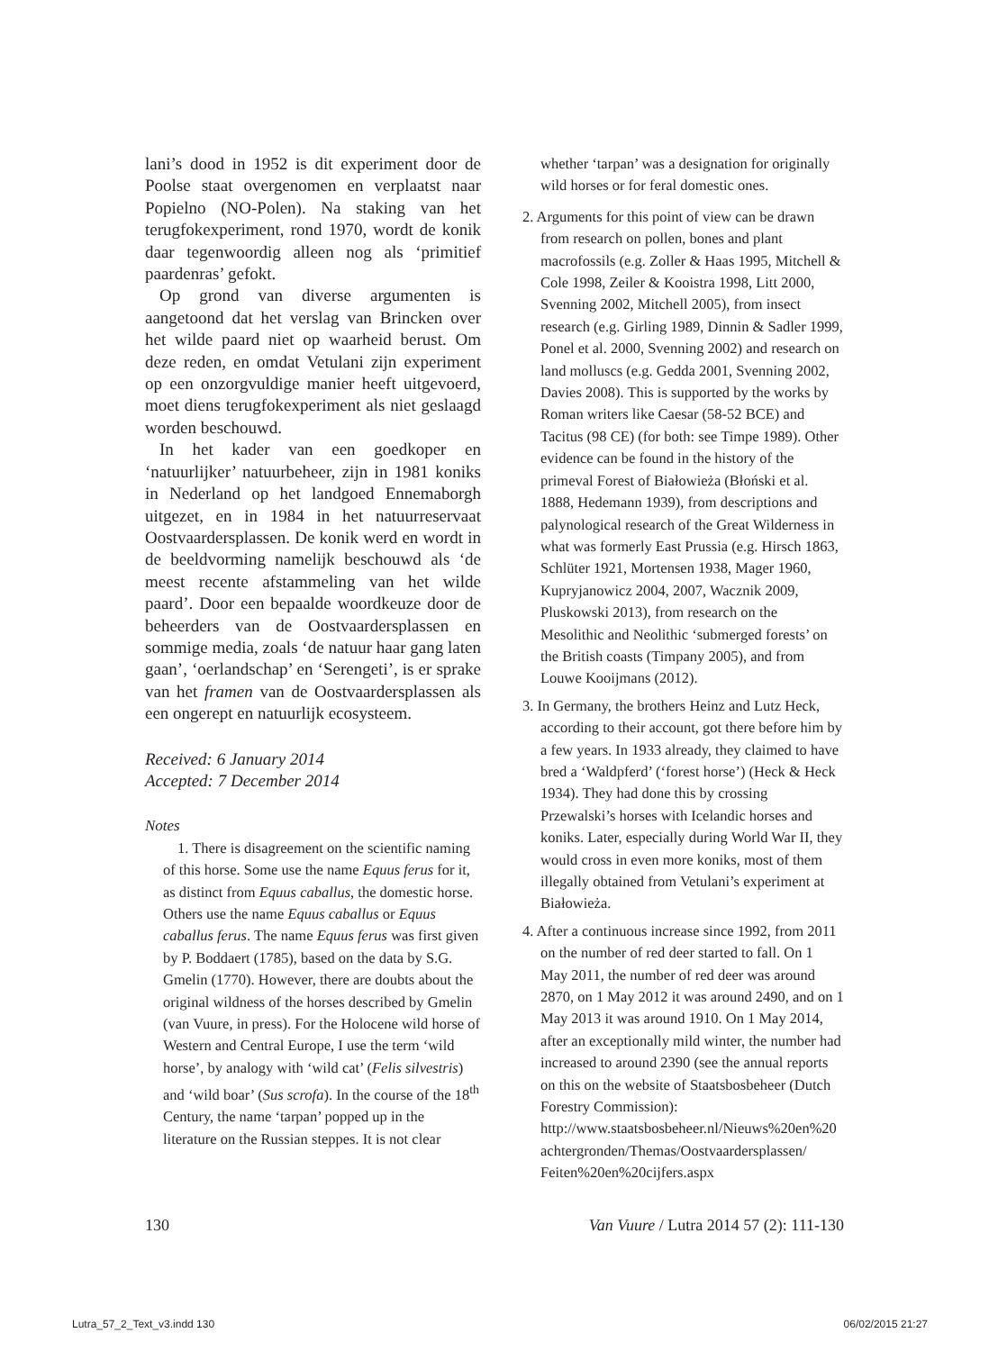lani’s dood in 1952 is dit experiment door de Poolse staat overgenomen en verplaatst naar Popielno (NO-Polen). Na staking van het terugfokexperiment, rond 1970, wordt de konik daar tegenwoordig alleen nog als ‘primitief paardenras’ gefokt.
Op grond van diverse argumenten is aangetoond dat het verslag van Brincken over het wilde paard niet op waarheid berust. Om deze reden, en omdat Vetulani zijn experiment op een onzorgvuldige manier heeft uitgevoerd, moet diens terugfokexperiment als niet geslaagd worden beschouwd.
In het kader van een goedkoper en ‘natuurlijker’ natuurbeheer, zijn in 1981 koniks in Nederland op het landgoed Ennemaborgh uitgezet, en in 1984 in het natuurreservaat Oostvaardersplassen. De konik werd en wordt in de beeldvorming namelijk beschouwd als ‘de meest recente afstammeling van het wilde paard’. Door een bepaalde woordkeuze door de beheerders van de Oostvaardersplassen en sommige media, zoals ‘de natuur haar gang laten gaan’, ‘oerlandschap’ en ‘Serengeti’, is er sprake van het framen van de Oostvaardersplassen als een ongerept en natuurlijk ecosysteem.
Received: 6 January 2014
Accepted: 7 December 2014
Notes
1. There is disagreement on the scientific naming of this horse. Some use the name Equus ferus for it, as distinct from Equus caballus, the domestic horse. Others use the name Equus caballus or Equus caballus ferus. The name Equus ferus was first given by P. Boddaert (1785), based on the data by S.G. Gmelin (1770). However, there are doubts about the original wildness of the horses described by Gmelin (van Vuure, in press). For the Holocene wild horse of Western and Central Europe, I use the term ‘wild horse’, by analogy with ‘wild cat’ (Felis silvestris) and ‘wild boar’ (Sus scrofa). In the course of the 18<sup>th</sup> Century, the name ‘tarpan’ popped up in the literature on the Russian steppes. It is not clear
whether ‘tarpan’ was a designation for originally wild horses or for feral domestic ones.
2. Arguments for this point of view can be drawn from research on pollen, bones and plant macrofossils (e.g. Zoller & Haas 1995, Mitchell & Cole 1998, Zeiler & Kooistra 1998, Litt 2000, Svenning 2002, Mitchell 2005), from insect research (e.g. Girling 1989, Dinnin & Sadler 1999, Ponel et al. 2000, Svenning 2002) and research on land molluscs (e.g. Gedda 2001, Svenning 2002, Davies 2008). This is supported by the works by Roman writers like Caesar (58-52 BCE) and Tacitus (98 CE) (for both: see Timpe 1989). Other evidence can be found in the history of the primeval Forest of Białowieża (Błoński et al. 1888, Hedemann 1939), from descriptions and palynological research of the Great Wilderness in what was formerly East Prussia (e.g. Hirsch 1863, Schlüter 1921, Mortensen 1938, Mager 1960, Kupryjanowicz 2004, 2007, Wacznik 2009, Pluskowski 2013), from research on the Mesolithic and Neolithic ‘submerged forests’ on the British coasts (Timpany 2005), and from Louwe Kooijmans (2012).
3. In Germany, the brothers Heinz and Lutz Heck, according to their account, got there before him by a few years. In 1933 already, they claimed to have bred a ‘Waldpferd’ (‘forest horse’) (Heck & Heck 1934). They had done this by crossing Przewalski’s horses with Icelandic horses and koniks. Later, especially during World War II, they would cross in even more koniks, most of them illegally obtained from Vetulani’s experiment at Białowieża.
4. After a continuous increase since 1992, from 2011 on the number of red deer started to fall. On 1 May 2011, the number of red deer was around 2870, on 1 May 2012 it was around 2490, and on 1 May 2013 it was around 1910. On 1 May 2014, after an exceptionally mild winter, the number had increased to around 2390 (see the annual reports on this on the website of Staatsbosbeheer (Dutch Forestry Commission): http://www.staatsbosbeheer.nl/Nieuws%20en%20 achtergronden/Themas/Oostvaardersplassen/ Feiten%20en%20cijfers.aspx
130 Van Vuure / Lutra 2014 57 (2): 111-130
Lutra_57_2_Text_v3.indd 130 06/02/2015 21:27